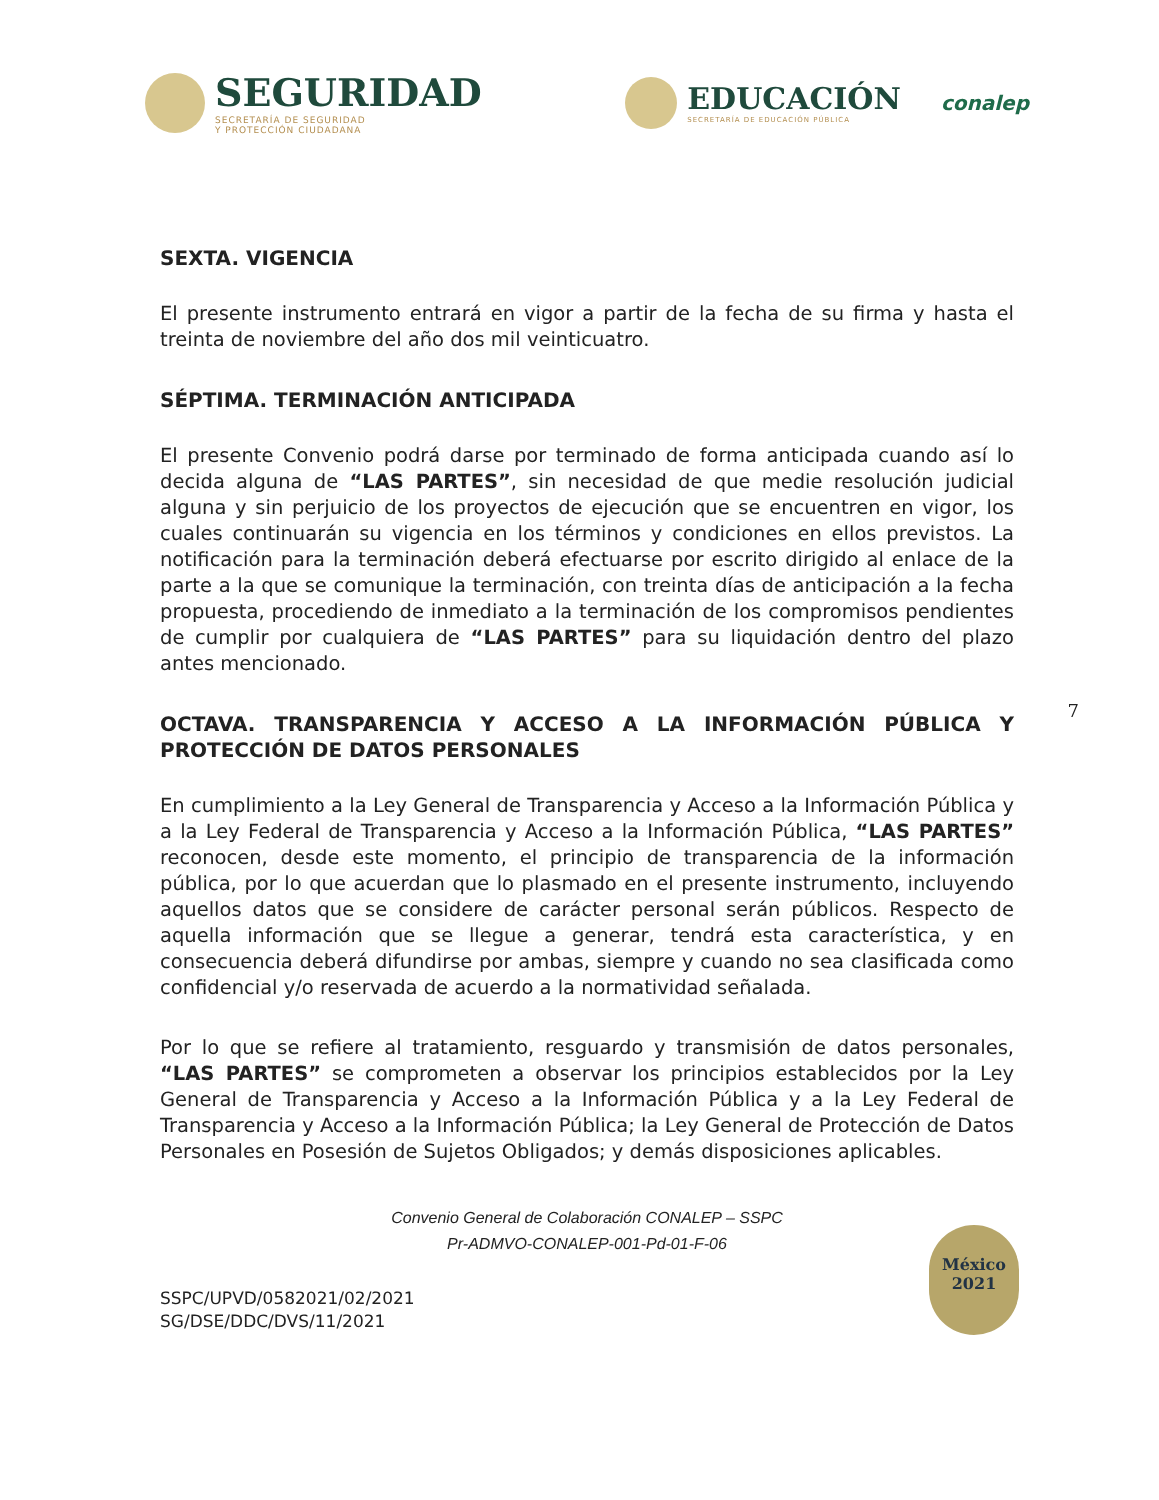SEGURIDAD
SECRETARÍA DE SEGURIDAD
Y PROTECCIÓN CIUDADANA
EDUCACIÓN
SECRETARÍA DE EDUCACIÓN PÚBLICA
conalep
SEXTA. VIGENCIA
El presente instrumento entrará en vigor a partir de la fecha de su firma y hasta el treinta de noviembre del año dos mil veinticuatro.
SÉPTIMA. TERMINACIÓN ANTICIPADA
El presente Convenio podrá darse por terminado de forma anticipada cuando así lo decida alguna de “LAS PARTES”, sin necesidad de que medie resolución judicial alguna y sin perjuicio de los proyectos de ejecución que se encuentren en vigor, los cuales continuarán su vigencia en los términos y condiciones en ellos previstos. La notificación para la terminación deberá efectuarse por escrito dirigido al enlace de la parte a la que se comunique la terminación, con treinta días de anticipación a la fecha propuesta, procediendo de inmediato a la terminación de los compromisos pendientes de cumplir por cualquiera de “LAS PARTES” para su liquidación dentro del plazo antes mencionado.
OCTAVA. TRANSPARENCIA Y ACCESO A LA INFORMACIÓN PÚBLICA Y PROTECCIÓN DE DATOS PERSONALES
En cumplimiento a la Ley General de Transparencia y Acceso a la Información Pública y a la Ley Federal de Transparencia y Acceso a la Información Pública, “LAS PARTES” reconocen, desde este momento, el principio de transparencia de la información pública, por lo que acuerdan que lo plasmado en el presente instrumento, incluyendo aquellos datos que se considere de carácter personal serán públicos. Respecto de aquella información que se llegue a generar, tendrá esta característica, y en consecuencia deberá difundirse por ambas, siempre y cuando no sea clasificada como confidencial y/o reservada de acuerdo a la normatividad señalada.
Por lo que se refiere al tratamiento, resguardo y transmisión de datos personales, “LAS PARTES” se comprometen a observar los principios establecidos por la Ley General de Transparencia y Acceso a la Información Pública y a la Ley Federal de Transparencia y Acceso a la Información Pública; la Ley General de Protección de Datos Personales en Posesión de Sujetos Obligados; y demás disposiciones aplicables.
Convenio General de Colaboración CONALEP – SSPC
Pr-ADMVO-CONALEP-001-Pd-01-F-06
SSPC/UPVD/0582021/02/2021
SG/DSE/DDC/DVS/11/2021
7
México
2021